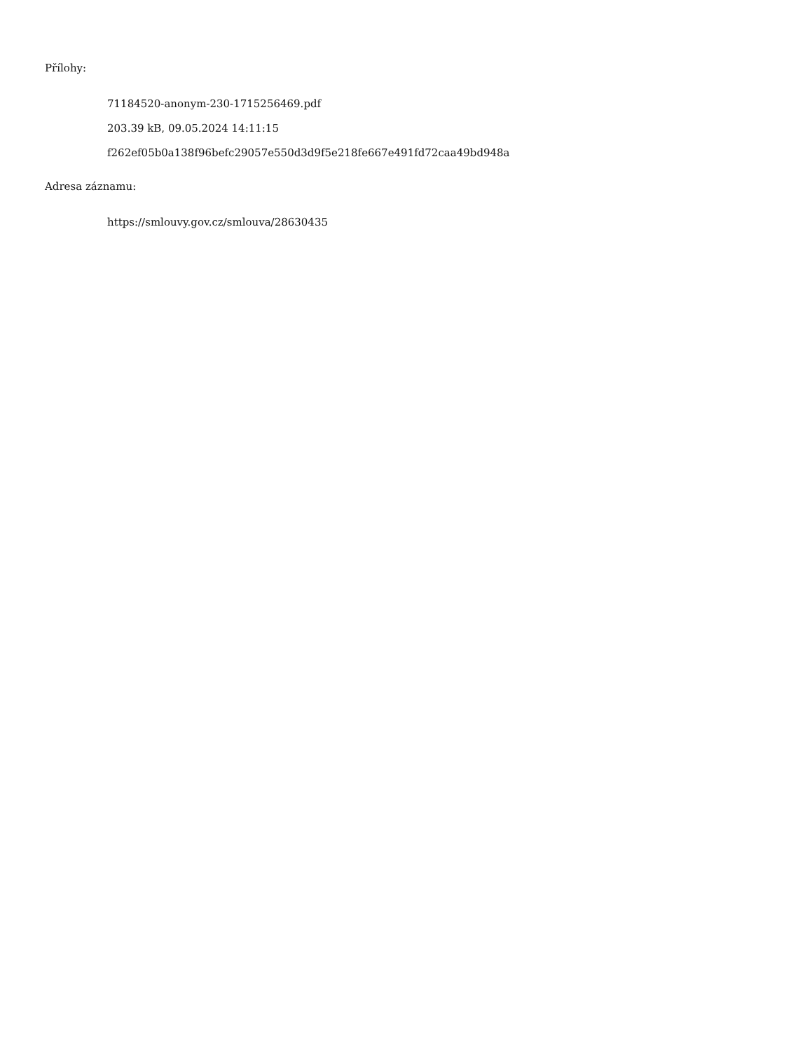Přílohy:
71184520-anonym-230-1715256469.pdf
203.39 kB, 09.05.2024 14:11:15
f262ef05b0a138f96befc29057e550d3d9f5e218fe667e491fd72caa49bd948a
Adresa záznamu:
https://smlouvy.gov.cz/smlouva/28630435